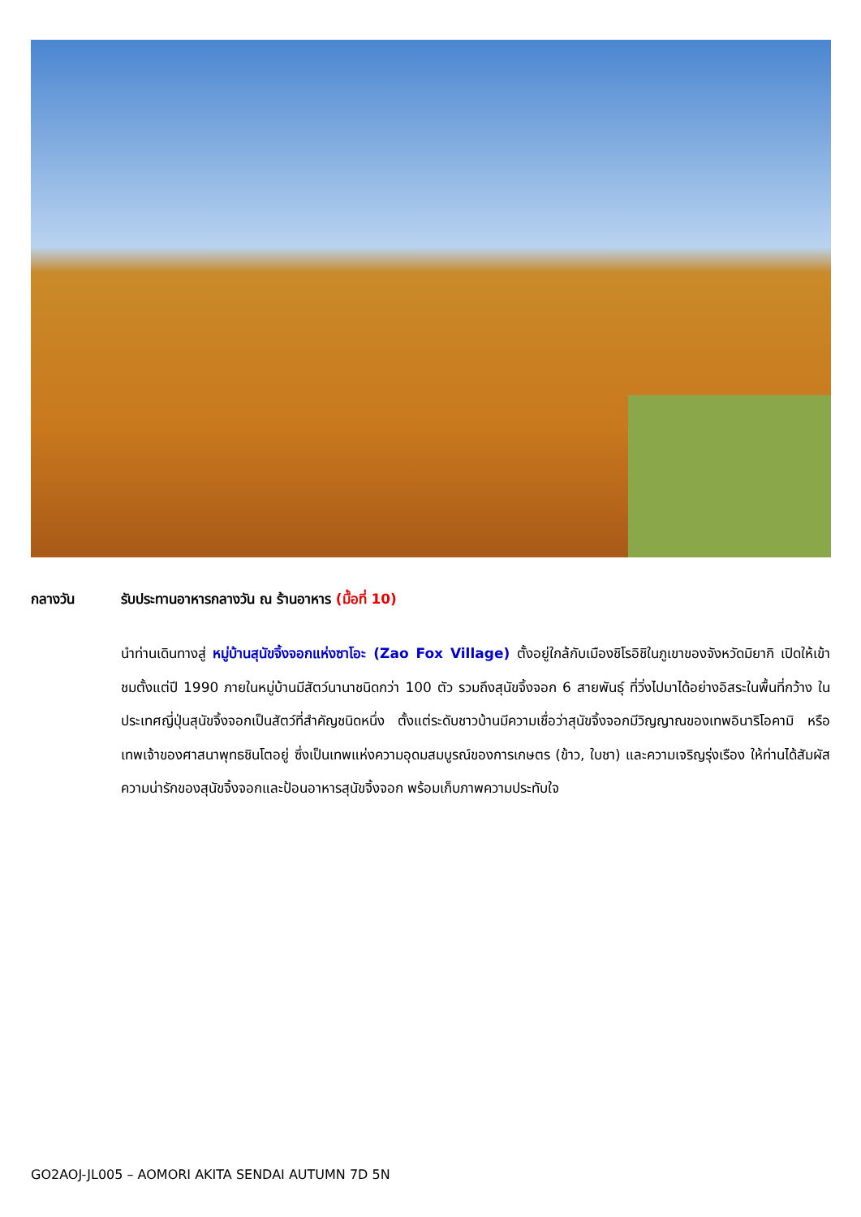กลางวัน รับประทานอาหารกลางวัน ณ ร้านอาหาร (มื้อที่ 10)
นำท่านเดินทางสู่ หมู่บ้านสุนัขจิ้งจอกแห่งซาโอะ (Zao Fox Village) ตั้งอยู่ใกล้กับเมืองชิโรอิชิในภูเขาของจังหวัดมิยากิ เปิดให้เข้าชมตั้งแต่ปี 1990 ภายในหมู่บ้านมีสัตว์นานาชนิดกว่า 100 ตัว รวมถึงสุนัขจิ้งจอก 6 สายพันธุ์ ที่วิ่งไปมาได้อย่างอิสระในพื้นที่กว้าง ในประเทศญี่ปุ่นสุนัขจิ้งจอกเป็นสัตว์ที่สำคัญชนิดหนึ่ง ตั้งแต่ระดับชาวบ้านมีความเชื่อว่าสุนัขจิ้งจอกมีวิญญาณของเทพอินาริโอคามิ หรือเทพเจ้าของศาสนาพุทธชินโตอยู่ ซึ่งเป็นเทพแห่งความอุดมสมบูรณ์ของการเกษตร (ข้าว, ใบชา) และความเจริญรุ่งเรือง ให้ท่านได้สัมผัสความน่ารักของสุนัขจิ้งจอกและป้อนอาหารสุนัขจิ้งจอก พร้อมเก็บภาพความประทับใจ
GO2AOJ-JL005 – AOMORI AKITA SENDAI AUTUMN 7D 5N